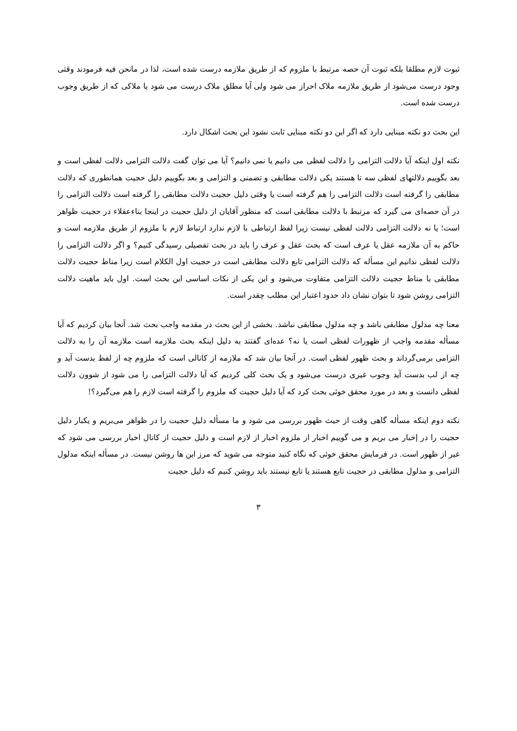ثبوت لازم مطلقا بلکه ثبوت آن حصه مرتبط با ملزوم که از طریق ملازمه درست شده است، لذا در مانحن فیه فرمودند وقتی وجود درست می‌شود از طریق ملازمه ملاک احراز می شود ولی آیا مطلق ملاک درست می شود یا ملاکی که از طریق وجوب درست شده است.
این بحث دو نکته مبنایی دارد که اگر این دو نکته مبنایی ثابت نشود این بحث اشکال دارد.
نکته اول اینکه آیا دلالت التزامی را دلالت لفظی می دانیم یا نمی دانیم؟ آیا می توان گفت دلالت التزامی دلالت لفظی است و بعد بگوییم دلالتهای لفظی سه تا هستند یکی دلالت مطابقی و تضمنی و التزامی و بعد بگوییم دلیل حجیت همانطوری که دلالت مطابقی را گرفته است دلالت التزامی را هم گرفته است یا وقتی دلیل حجیت دلالت مطابقی را گرفته است دلالت التزامی را در آن حصه‌ای می گیرد که مرتبط با دلالت مطابقی است که منظور آقایان از دلیل حجیت در اینجا بناءعقلاء در حجیت ظواهر است؛ یا نه دلالت التزامی دلالت لفظی نیست زیرا لفظ ارتباطی با لازم ندارد ارتباط لازم با ملزوم از طریق ملازمه است و حاکم به آن ملازمه عقل یا عرف است که بحث عقل و عرف را باید در بحث تفصیلی رسیدگی کنیم؟ و اگر دلالت التزامی را دلالت لفظی ندانیم این مسأله که دلالت التزامی تابع دلالت مطابقی است در حجیت اول الکلام است زیرا مناط حجیت دلالت مطابقی با مناط حجیت دلالت التزامی متفاوت می‌شود و این یکی از نکات اساسی این بحث است. اول باید ماهیت دلالت التزامی روشن شود تا بتوان نشان داد حدود اعتبار این مطلب چقدر است.
معنا چه مدلول مطابقی باشد و چه مدلول مطابقی نباشد. بخشی از این بحث در مقدمه واجب بحث شد. آنجا بیان کردیم که آیا مسأله مقدمه واجب از ظهورات لفظی است یا نه؟ عده‌ای گفتند به دلیل اینکه بحث ملازمه است ملازمه آن را به دلالت التزامی برمی‌گرداند و بحث ظهور لفظی است. در آنجا بیان شد که ملازمه از کانالی است که ملزوم چه از لفظ بدست آید و چه از لب بدست آید وجوب غیری درست می‌شود و یک بحث کلی کردیم که آیا دلالت التزامی را می شود از شوون دلالت لفظی دانست و بعد در مورد محقق خوئی بحث کرد که آیا دلیل حجیت که ملزوم را گرفته است لازم را هم می‌گیرد؟!
نکته دوم اینکه مسأله گاهی وقت از حیث ظهور بررسی می شود و ما مسأله دلیل حجیت را در ظواهر می‌بریم و یکبار دلیل حجیت را در إخبار می بریم و می گوییم اخبار از ملزوم اخبار از لازم است و دلیل حجیت از کانال اخبار بررسی می شود که غیر از ظهور است. در فرمایش محقق خوئی که نگاه کنید متوجه می شوید که مرز این ها روشن نیست. در مسأله اینکه مدلول التزامی و مدلول مطابقی در حجیت تابع هستند یا تابع نیستند باید روشن کنیم که دلیل حجیت
۳